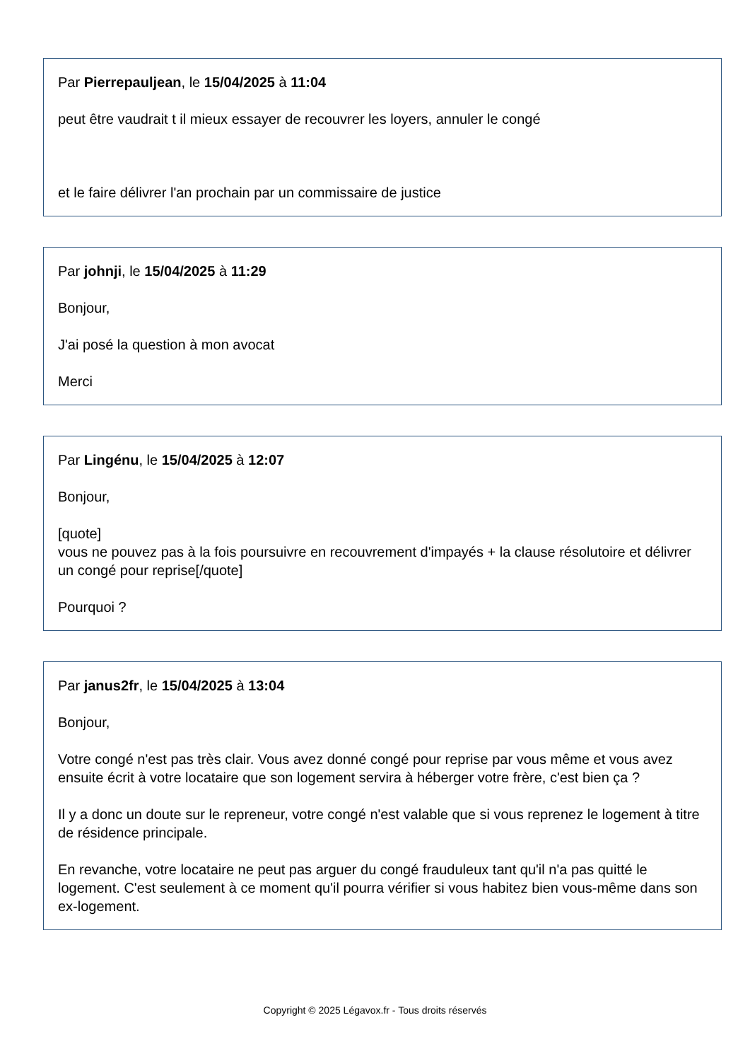Par Pierrepauljean, le 15/04/2025 à 11:04
peut être vaudrait t il mieux essayer de recouvrer les loyers, annuler le congé
et le faire délivrer l'an prochain par un commissaire de justice
Par johnji, le 15/04/2025 à 11:29
Bonjour,
J'ai posé la question à mon avocat
Merci
Par Lingénu, le 15/04/2025 à 12:07
Bonjour,
[quote]
vous ne pouvez pas à la fois poursuivre en recouvrement d'impayés + la clause résolutoire et délivrer un congé pour reprise[/quote]
Pourquoi ?
Par janus2fr, le 15/04/2025 à 13:04
Bonjour,
Votre congé n'est pas très clair. Vous avez donné congé pour reprise par vous même et vous avez ensuite écrit à votre locataire que son logement servira à héberger votre frère, c'est bien ça ?
Il y a donc un doute sur le repreneur, votre congé n'est valable que si vous reprenez le logement à titre de résidence principale.
En revanche, votre locataire ne peut pas arguer du congé frauduleux tant qu'il n'a pas quitté le logement. C'est seulement à ce moment qu'il pourra vérifier si vous habitez bien vous-même dans son ex-logement.
Copyright © 2025 Légavox.fr - Tous droits réservés